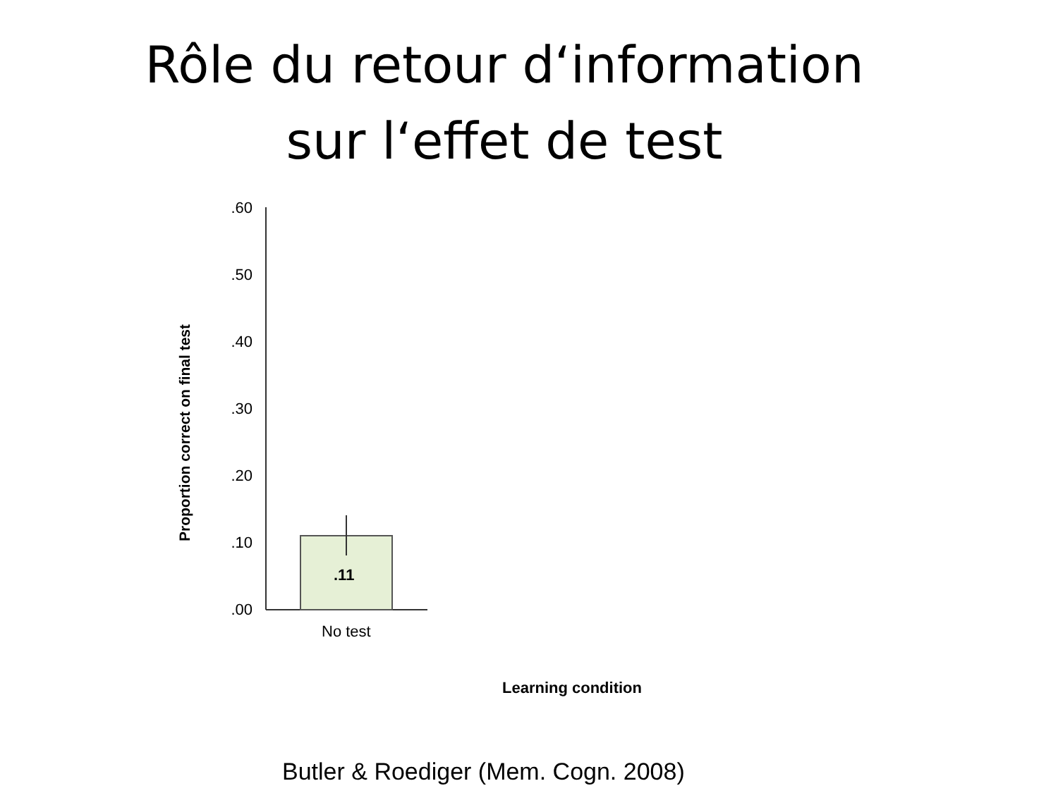Rôle du retour d‘information
sur l‘effet de test
Proportion correct on final test
.60
.50
.40
.30
.20
.10
.00
.11
No test
Learning condition
Butler & Roediger (Mem. Cogn. 2008)